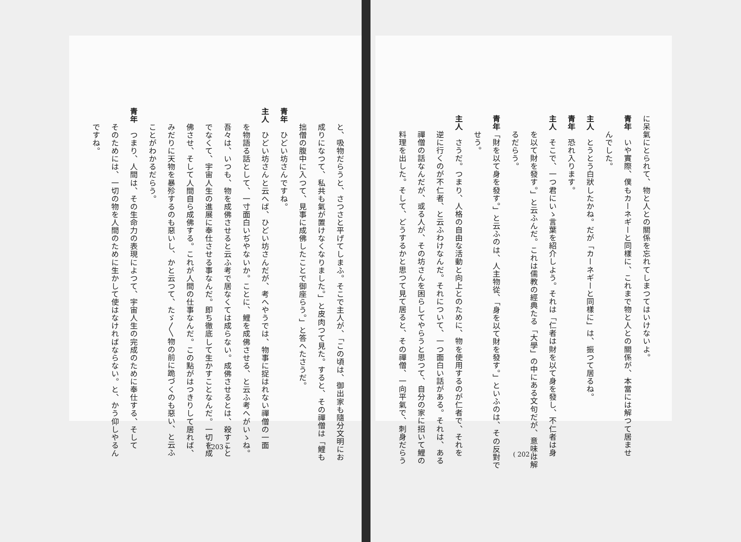に呆氣にとられて、物と人との關係を忘れてしまつてはいけないよ。
青年　いや實際、僕もカーネギーと同樣に、これまで物と人との關係が、本當には解つて居ませ
　　んでした。
主人　とうとう白狀したかね。だが「カーネギーと同樣に」は、振つて居るね。
青年　恐れ入ります。
主人　そこで、一つ君にいゝ言葉を紹介しよう。それは「仁者は財を以て身を發し、不仁者は身
　　を以て財を發す。」と云ふんだ。これは儒教の經典たる「大學」の中にある文句だが、意味は解
　　るだらう。
青年「財を以て身を發す。」と云ふのは、人主物從、「身を以て財を發す。」といふのは、その反對で
　　せう。
主人　さうだ。つまり、人格の自由な活動と向上とのために、物を使用するのが仁者で、それを
　　逆に行くのが不仁者、と云ふわけなんだ。それについて、一つ面白い話がある。それは、ある
　　禪僧の話なんだが、或る人が、その坊さんを困らしてやらうと思つて、自分の家に招いて鯉の
　　料理を出した。そして、どうするかと思つて見て居ると、その禪僧、一向平氣で、刺身だらう
( 202 )
　　と、吸物だらうと、さつさと平げてしまふ。そこで主人が、「この頃は、御出家も隨分文明にお
　　成りになつて、私共も氣が置けなくなりました。」と皮肉つて見た。すると、その禪僧は「鯉も
　　拙僧の腹中に入つて、見事に成佛したことで御座らう。」と答へたさうだ。
青年　ひどい坊さんですね。
主人　ひどい坊さんと云へば、ひどい坊さんだが、考へやうでは、物事に捉はれない禪僧の一面
　　を物語る話として、一寸面白いぢやないか。ことに、鯉を成佛させる、と云ふ考へがいゝね。
　　吾々は、いつも、物を成佛させると云ふ考で居なくては成らない。成佛させるとは、殺すこと
　　でなくて、宇宙人生の進展に奉仕させる事なんだ。即ち徹底して生かすことなんだ。一切を成
　　佛させ、そして人間自ら成佛する。これが人間の仕事なんだ。この點がはつきりして居れば、
　　みだりに天物を暴殄するのも惡いし、かと云つて、たゞ〳〵物の前に跪づくのも惡い、と云ふ
　　ことがわかるだらう。
青年　つまり、人間は、その生命力の表現によつて、宇宙人生の完成のために奉仕する、そして
　　そのためには、一切の物を人間のために生かして使はなければならない。と、かう仰しやるん
　　ですね。
( 203 )